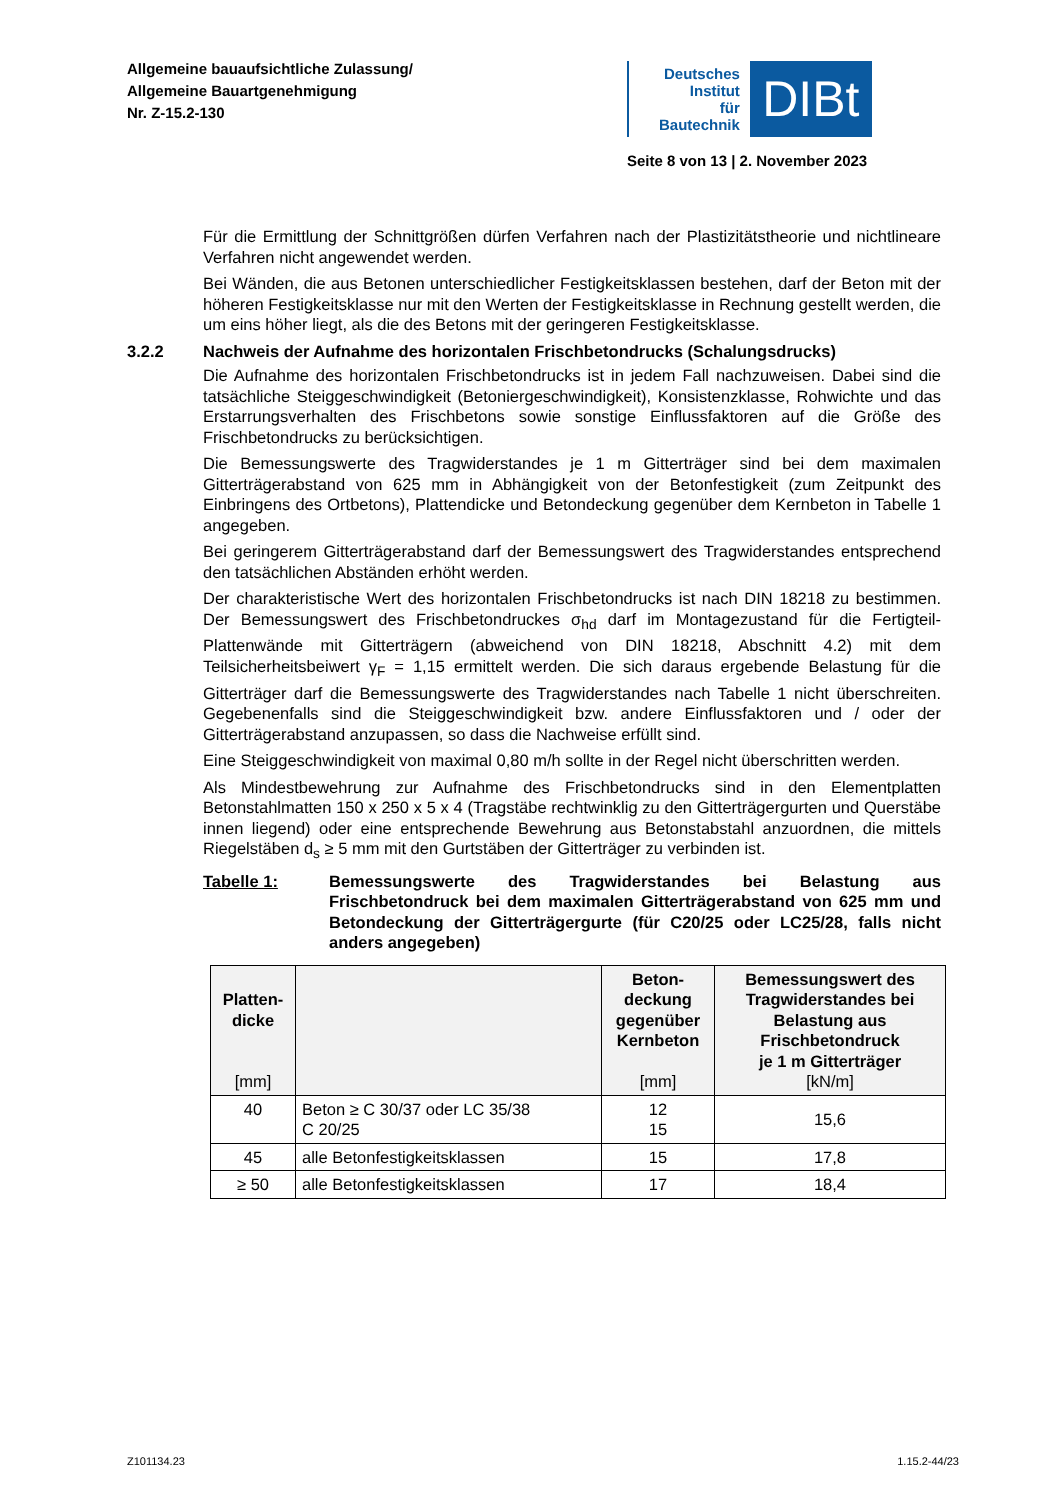Allgemeine bauaufsichtliche Zulassung/
Allgemeine Bauartgenehmigung
Nr. Z-15.2-130
Deutsches
Institut
für
Bautechnik
DIBt
Seite 8 von 13 | 2. November 2023
Für die Ermittlung der Schnittgrößen dürfen Verfahren nach der Plastizitätstheorie und nichtlineare Verfahren nicht angewendet werden.
Bei Wänden, die aus Betonen unterschiedlicher Festigkeitsklassen bestehen, darf der Beton mit der höheren Festigkeitsklasse nur mit den Werten der Festigkeitsklasse in Rechnung gestellt werden, die um eins höher liegt, als die des Betons mit der geringeren Festigkeitsklasse.
3.2.2 Nachweis der Aufnahme des horizontalen Frischbetondrucks (Schalungsdrucks)
Die Aufnahme des horizontalen Frischbetondrucks ist in jedem Fall nachzuweisen. Dabei sind die tatsächliche Steiggeschwindigkeit (Betoniergeschwindigkeit), Konsistenzklasse, Rohwichte und das Erstarrungsverhalten des Frischbetons sowie sonstige Einflussfaktoren auf die Größe des Frischbetondrucks zu berücksichtigen.
Die Bemessungswerte des Tragwiderstandes je 1 m Gitterträger sind bei dem maximalen Gitterträgerabstand von 625 mm in Abhängigkeit von der Betonfestigkeit (zum Zeitpunkt des Einbringens des Ortbetons), Plattendicke und Betondeckung gegenüber dem Kernbeton in Tabelle 1 angegeben.
Bei geringerem Gitterträgerabstand darf der Bemessungswert des Tragwiderstandes entsprechend den tatsächlichen Abständen erhöht werden.
Der charakteristische Wert des horizontalen Frischbetondrucks ist nach DIN 18218 zu bestimmen. Der Bemessungswert des Frischbetondruckes σ<sub>hd</sub> darf im Montagezustand für die Fertigteil-Plattenwände mit Gitterträgern (abweichend von DIN 18218, Abschnitt 4.2) mit dem Teilsicherheitsbeiwert γ<sub>F</sub> = 1,15 ermittelt werden. Die sich daraus ergebende Belastung für die Gitterträger darf die Bemessungswerte des Tragwiderstandes nach Tabelle 1 nicht überschreiten. Gegebenenfalls sind die Steiggeschwindigkeit bzw. andere Einflussfaktoren und / oder der Gitterträgerabstand anzupassen, so dass die Nachweise erfüllt sind.
Eine Steiggeschwindigkeit von maximal 0,80 m/h sollte in der Regel nicht überschritten werden.
Als Mindestbewehrung zur Aufnahme des Frischbetondrucks sind in den Elementplatten Betonstahlmatten 150 x 250 x 5 x 4 (Tragstäbe rechtwinklig zu den Gitterträgergurten und Querstäbe innen liegend) oder eine entsprechende Bewehrung aus Betonstabstahl anzuordnen, die mittels Riegelstäben d<sub>s</sub> ≥ 5 mm mit den Gurtstäben der Gitterträger zu verbinden ist.
Tabelle 1: Bemessungswerte des Tragwiderstandes bei Belastung aus Frischbetondruck bei dem maximalen Gitterträgerabstand von 625 mm und Betondeckung der Gitterträgergurte (für C20/25 oder LC25/28, falls nicht anders angegeben)
| Platten- dicke [mm] | | Beton- deckung gegenüber Kernbeton [mm] | Bemessungswert des Tragwiderstandes bei Belastung aus Frischbetondruck je 1 m Gitterträger [kN/m] |
| --- | --- | --- | --- |
| 40 | Beton ≥ C 30/37 oder LC 35/38 C 20/25 | 12 15 | 15,6 |
| 45 | alle Betonfestigkeitsklassen | 15 | 17,8 |
| ≥ 50 | alle Betonfestigkeitsklassen | 17 | 18,4 |
Z101134.23 1.15.2-44/23